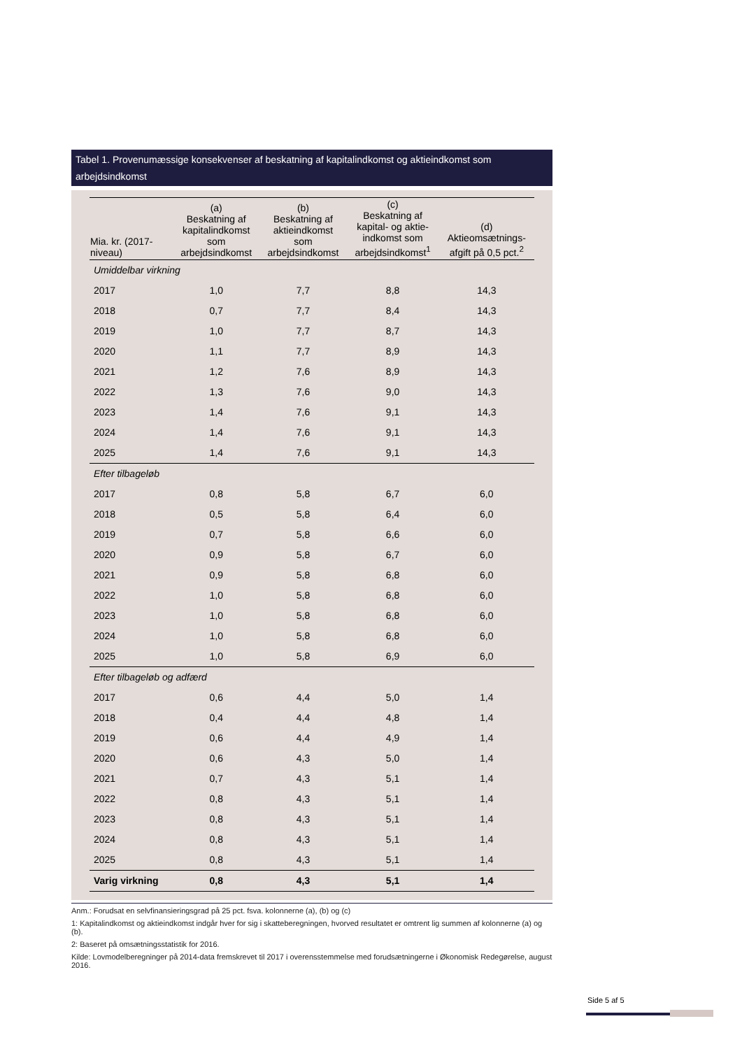Tabel 1. Provenumæssige konsekvenser af beskatning af kapitalindkomst og aktieindkomst som arbejdsindkomst
| Mia. kr. (2017- niveau) | (a) Beskatning af kapitalindkomst som arbejdsindkomst | (b) Beskatning af aktieindkomst som arbejdsindkomst | (c) Beskatning af kapital- og aktie- indkomst som arbejdsindkomst<sup>1</sup> | (d) Aktieomsætnings- afgift på 0,5 pct.<sup>2</sup> |
| --- | --- | --- | --- | --- |
| Umiddelbar virkning | | | | |
| 2017 | 1,0 | 7,7 | 8,8 | 14,3 |
| 2018 | 0,7 | 7,7 | 8,4 | 14,3 |
| 2019 | 1,0 | 7,7 | 8,7 | 14,3 |
| 2020 | 1,1 | 7,7 | 8,9 | 14,3 |
| 2021 | 1,2 | 7,6 | 8,9 | 14,3 |
| 2022 | 1,3 | 7,6 | 9,0 | 14,3 |
| 2023 | 1,4 | 7,6 | 9,1 | 14,3 |
| 2024 | 1,4 | 7,6 | 9,1 | 14,3 |
| 2025 | 1,4 | 7,6 | 9,1 | 14,3 |
| Efter tilbageløb | | | | |
| 2017 | 0,8 | 5,8 | 6,7 | 6,0 |
| 2018 | 0,5 | 5,8 | 6,4 | 6,0 |
| 2019 | 0,7 | 5,8 | 6,6 | 6,0 |
| 2020 | 0,9 | 5,8 | 6,7 | 6,0 |
| 2021 | 0,9 | 5,8 | 6,8 | 6,0 |
| 2022 | 1,0 | 5,8 | 6,8 | 6,0 |
| 2023 | 1,0 | 5,8 | 6,8 | 6,0 |
| 2024 | 1,0 | 5,8 | 6,8 | 6,0 |
| 2025 | 1,0 | 5,8 | 6,9 | 6,0 |
| Efter tilbageløb og adfærd | | | | |
| 2017 | 0,6 | 4,4 | 5,0 | 1,4 |
| 2018 | 0,4 | 4,4 | 4,8 | 1,4 |
| 2019 | 0,6 | 4,4 | 4,9 | 1,4 |
| 2020 | 0,6 | 4,3 | 5,0 | 1,4 |
| 2021 | 0,7 | 4,3 | 5,1 | 1,4 |
| 2022 | 0,8 | 4,3 | 5,1 | 1,4 |
| 2023 | 0,8 | 4,3 | 5,1 | 1,4 |
| 2024 | 0,8 | 4,3 | 5,1 | 1,4 |
| 2025 | 0,8 | 4,3 | 5,1 | 1,4 |
| Varig virkning | 0,8 | 4,3 | 5,1 | 1,4 |
Anm.: Forudsat en selvfinansieringsgrad på 25 pct. fsva. kolonnerne (a), (b) og (c)
1: Kapitalindkomst og aktieindkomst indgår hver for sig i skatteberegningen, hvorved resultatet er omtrent lig summen af kolonnerne (a) og (b).
2: Baseret på omsætningsstatistik for 2016.
Kilde: Lovmodelberegninger på 2014-data fremskrevet til 2017 i overensstemmelse med forudsætningerne i Økonomisk Redegørelse, august 2016.
Side 5 af 5